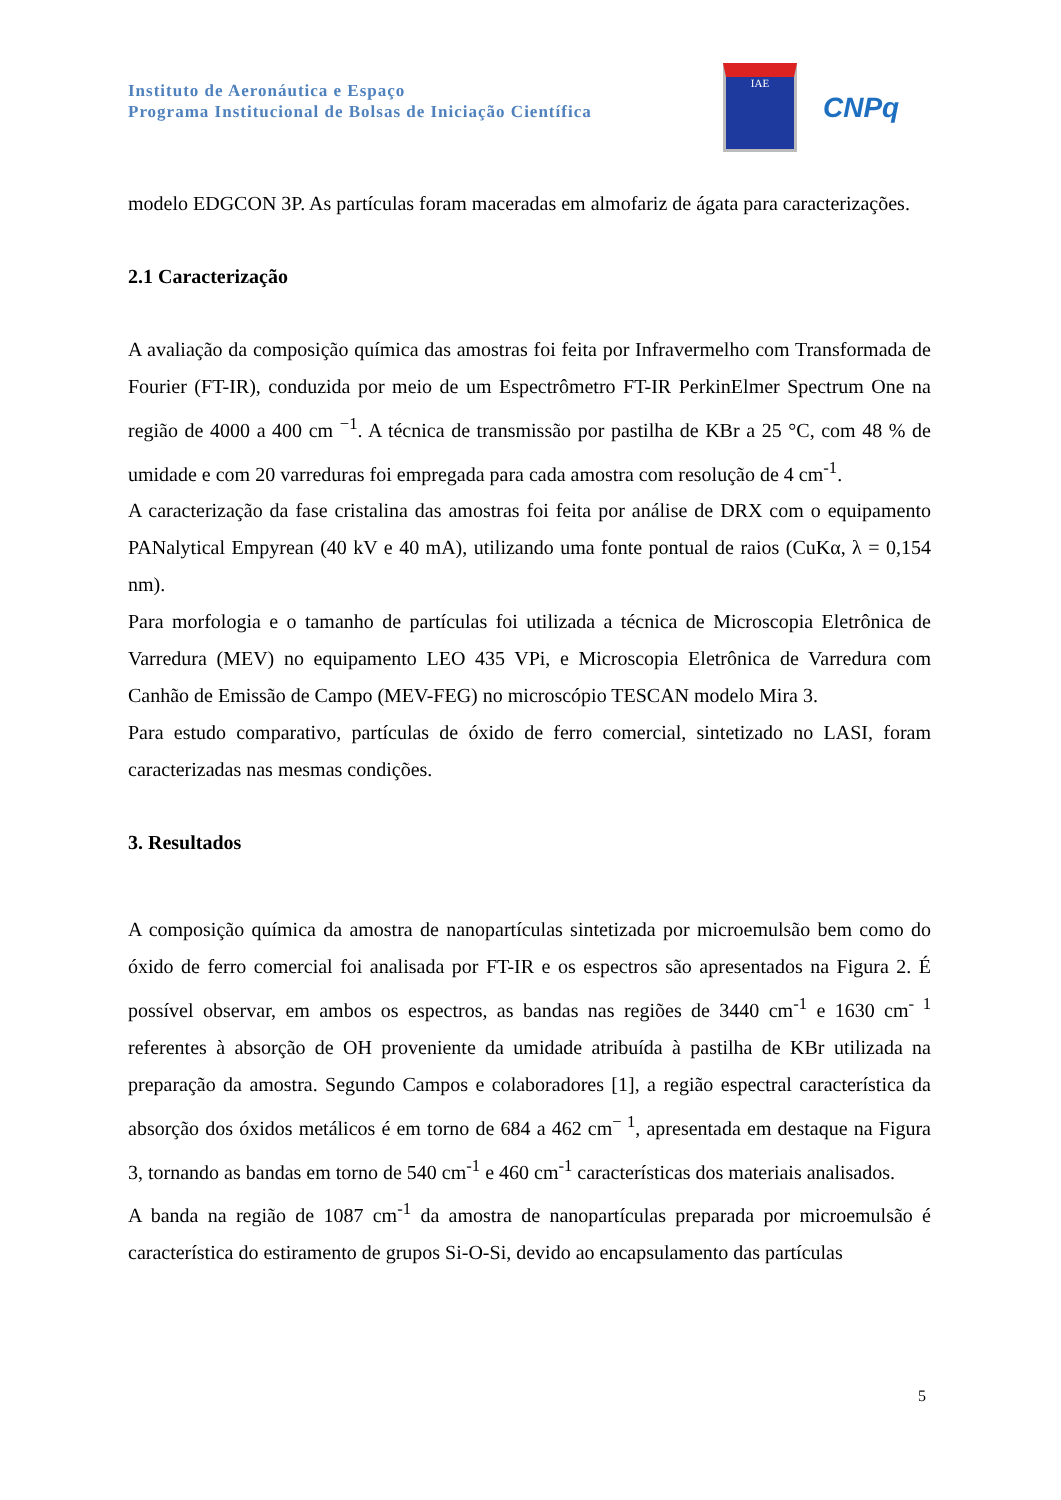Instituto de Aeronáutica e Espaço
Programa Institucional de Bolsas de Iniciação Científica
IAE
CNPq
modelo EDGCON 3P. As partículas foram maceradas em almofariz de ágata para caracterizações.
2.1 Caracterização
A avaliação da composição química das amostras foi feita por Infravermelho com Transformada de Fourier (FT-IR), conduzida por meio de um Espectrômetro FT-IR PerkinElmer Spectrum One na região de 4000 a 400 cm <sup>−1</sup>. A técnica de transmissão por pastilha de KBr a 25 °C, com 48 % de umidade e com 20 varreduras foi empregada para cada amostra com resolução de 4 cm<sup>-1</sup>.
A caracterização da fase cristalina das amostras foi feita por análise de DRX com o equipamento PANalytical Empyrean (40 kV e 40 mA), utilizando uma fonte pontual de raios (CuKα, λ = 0,154 nm).
Para morfologia e o tamanho de partículas foi utilizada a técnica de Microscopia Eletrônica de Varredura (MEV) no equipamento LEO 435 VPi, e Microscopia Eletrônica de Varredura com Canhão de Emissão de Campo (MEV-FEG) no microscópio TESCAN modelo Mira 3.
Para estudo comparativo, partículas de óxido de ferro comercial, sintetizado no LASI, foram caracterizadas nas mesmas condições.
3. Resultados
A composição química da amostra de nanopartículas sintetizada por microemulsão bem como do óxido de ferro comercial foi analisada por FT-IR e os espectros são apresentados na Figura 2. É possível observar, em ambos os espectros, as bandas nas regiões de 3440 cm<sup>-1</sup> e 1630 cm<sup>- 1</sup> referentes à absorção de OH proveniente da umidade atribuída à pastilha de KBr utilizada na preparação da amostra. Segundo Campos e colaboradores [1], a região espectral característica da absorção dos óxidos metálicos é em torno de 684 a 462 cm<sup>− 1</sup>, apresentada em destaque na Figura 3, tornando as bandas em torno de 540 cm<sup>-1</sup> e 460 cm<sup>-1</sup> características dos materiais analisados.
A banda na região de 1087 cm<sup>-1</sup> da amostra de nanopartículas preparada por microemulsão é característica do estiramento de grupos Si-O-Si, devido ao encapsulamento das partículas
5